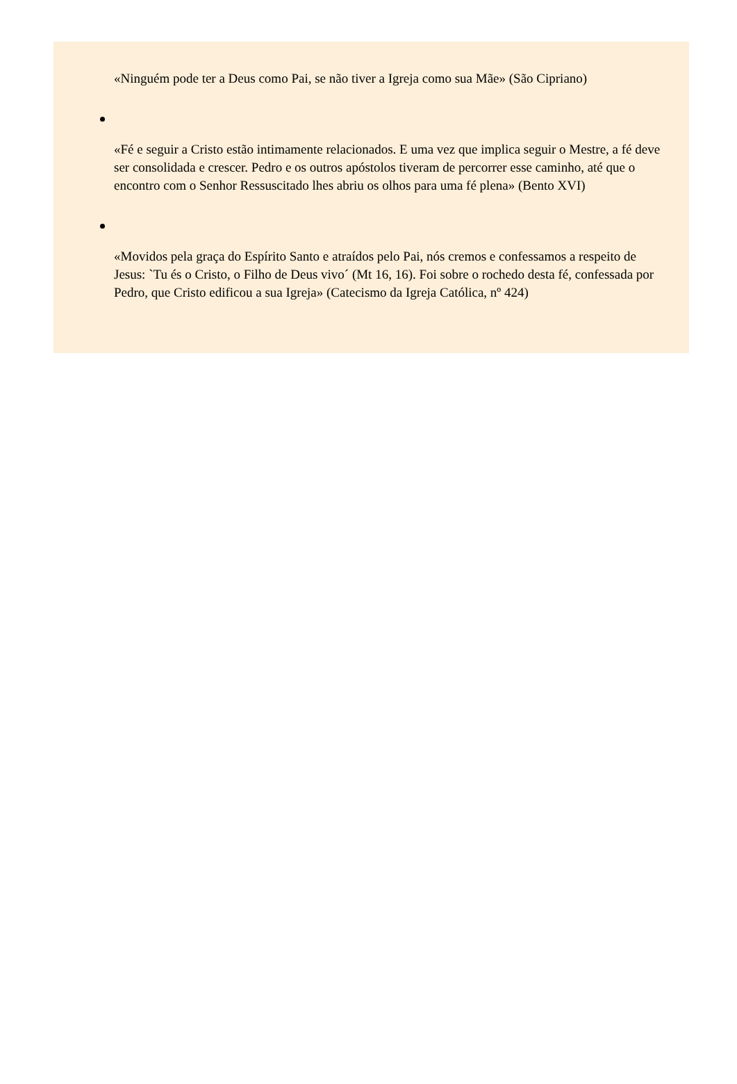«Ninguém pode ter a Deus como Pai, se não tiver a Igreja como sua Mãe» (São Cipriano)
«Fé e seguir a Cristo estão intimamente relacionados. E uma vez que implica seguir o Mestre, a fé deve ser consolidada e crescer. Pedro e os outros apóstolos tiveram de percorrer esse caminho, até que o encontro com o Senhor Ressuscitado lhes abriu os olhos para uma fé plena» (Bento XVI)
«Movidos pela graça do Espírito Santo e atraídos pelo Pai, nós cremos e confessamos a respeito de Jesus: `Tu és o Cristo, o Filho de Deus vivo´ (Mt 16, 16). Foi sobre o rochedo desta fé, confessada por Pedro, que Cristo edificou a sua Igreja» (Catecismo da Igreja Católica, nº 424)